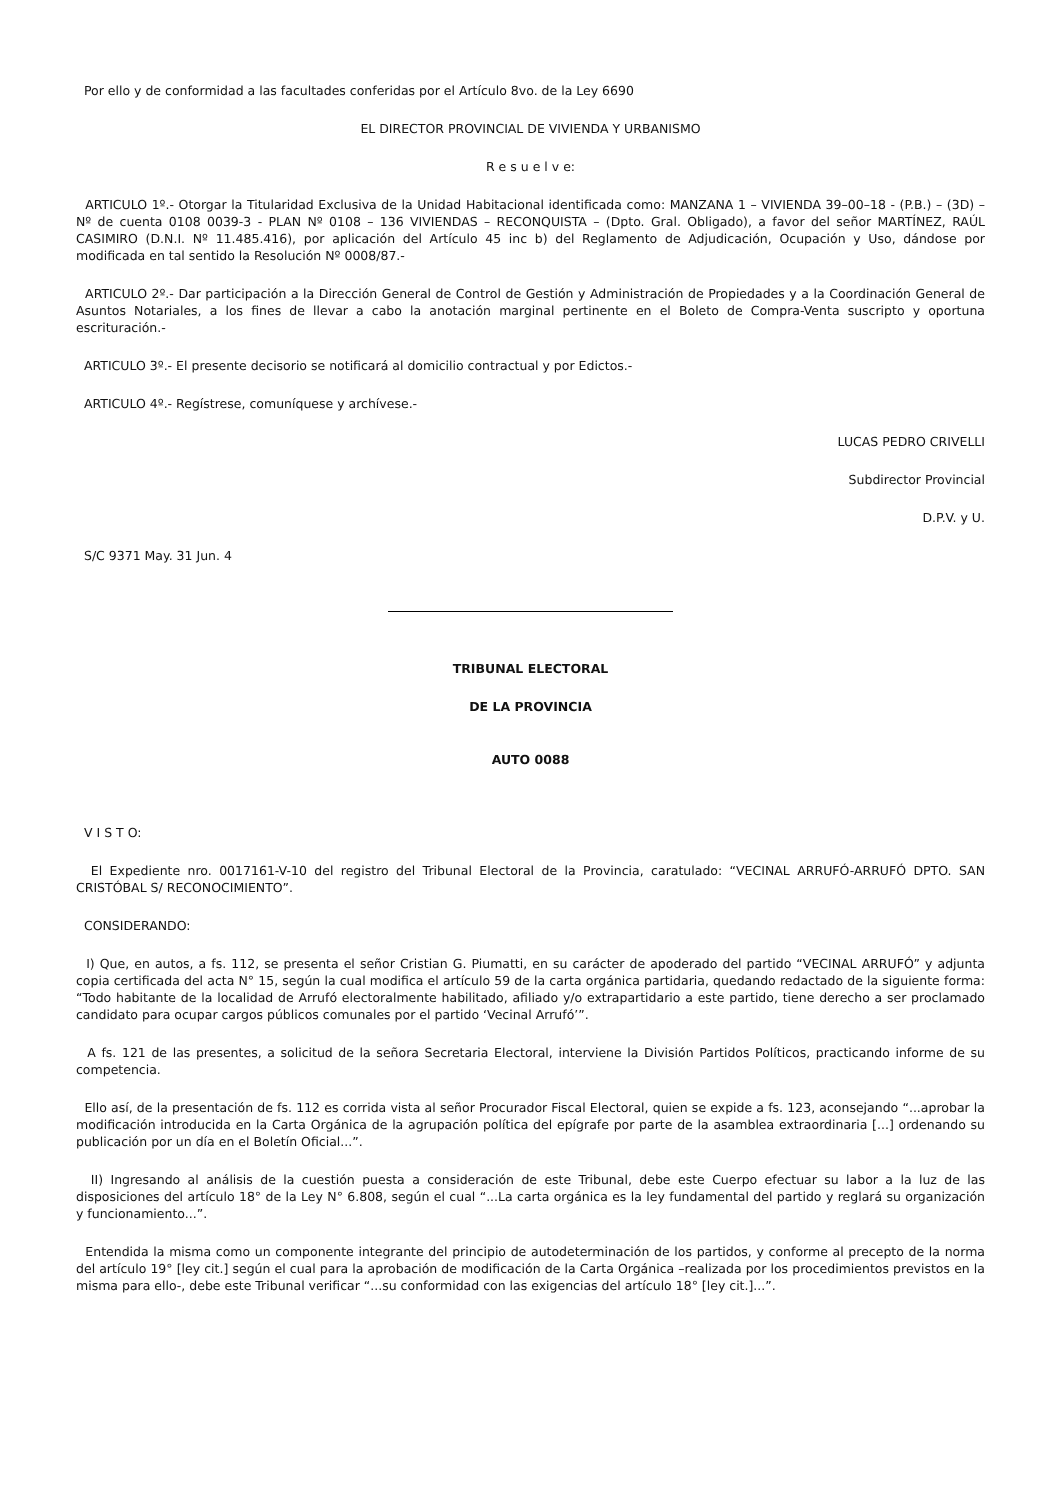Por ello y de conformidad a las facultades conferidas por el Artículo 8vo. de la Ley 6690
EL DIRECTOR PROVINCIAL DE VIVIENDA Y URBANISMO
R e s u e l v e:
ARTICULO 1º.- Otorgar la Titularidad Exclusiva de la Unidad Habitacional identificada como: MANZANA 1 – VIVIENDA 39–00–18 - (P.B.) – (3D) – Nº de cuenta 0108 0039-3 - PLAN Nº 0108 – 136 VIVIENDAS – RECONQUISTA – (Dpto. Gral. Obligado), a favor del señor MARTÍNEZ, RAÚL CASIMIRO (D.N.I. Nº 11.485.416), por aplicación del Artículo 45 inc b) del Reglamento de Adjudicación, Ocupación y Uso, dándose por modificada en tal sentido la Resolución Nº 0008/87.-
ARTICULO 2º.- Dar participación a la Dirección General de Control de Gestión y Administración de Propiedades y a la Coordinación General de Asuntos Notariales, a los fines de llevar a cabo la anotación marginal pertinente en el Boleto de Compra-Venta suscripto y oportuna escrituración.-
ARTICULO 3º.- El presente decisorio se notificará al domicilio contractual y por Edictos.-
ARTICULO 4º.- Regístrese, comuníquese y archívese.-
LUCAS PEDRO CRIVELLI
Subdirector Provincial
D.P.V. y U.
S/C 9371 May. 31 Jun. 4
TRIBUNAL ELECTORAL
DE LA PROVINCIA
AUTO 0088
V I S T O:
El Expediente nro. 0017161-V-10 del registro del Tribunal Electoral de la Provincia, caratulado: “VECINAL ARRUFÓ-ARRUFÓ DPTO. SAN CRISTÓBAL S/ RECONOCIMIENTO”.
CONSIDERANDO:
I) Que, en autos, a fs. 112, se presenta el señor Cristian G. Piumatti, en su carácter de apoderado del partido “VECINAL ARRUFÓ” y adjunta copia certificada del acta N° 15, según la cual modifica el artículo 59 de la carta orgánica partidaria, quedando redactado de la siguiente forma: “Todo habitante de la localidad de Arrufó electoralmente habilitado, afiliado y/o extrapartidario a este partido, tiene derecho a ser proclamado candidato para ocupar cargos públicos comunales por el partido ‘Vecinal Arrufó’”.
A fs. 121 de las presentes, a solicitud de la señora Secretaria Electoral, interviene la División Partidos Políticos, practicando informe de su competencia.
Ello así, de la presentación de fs. 112 es corrida vista al señor Procurador Fiscal Electoral, quien se expide a fs. 123, aconsejando “...aprobar la modificación introducida en la Carta Orgánica de la agrupación política del epígrafe por parte de la asamblea extraordinaria [...] ordenando su publicación por un día en el Boletín Oficial...”.
II) Ingresando al análisis de la cuestión puesta a consideración de este Tribunal, debe este Cuerpo efectuar su labor a la luz de las disposiciones del artículo 18° de la Ley N° 6.808, según el cual “...La carta orgánica es la ley fundamental del partido y reglará su organización y funcionamiento...”.
Entendida la misma como un componente integrante del principio de autodeterminación de los partidos, y conforme al precepto de la norma del artículo 19° [ley cit.] según el cual para la aprobación de modificación de la Carta Orgánica –realizada por los procedimientos previstos en la misma para ello-, debe este Tribunal verificar “...su conformidad con las exigencias del artículo 18° [ley cit.]...”.